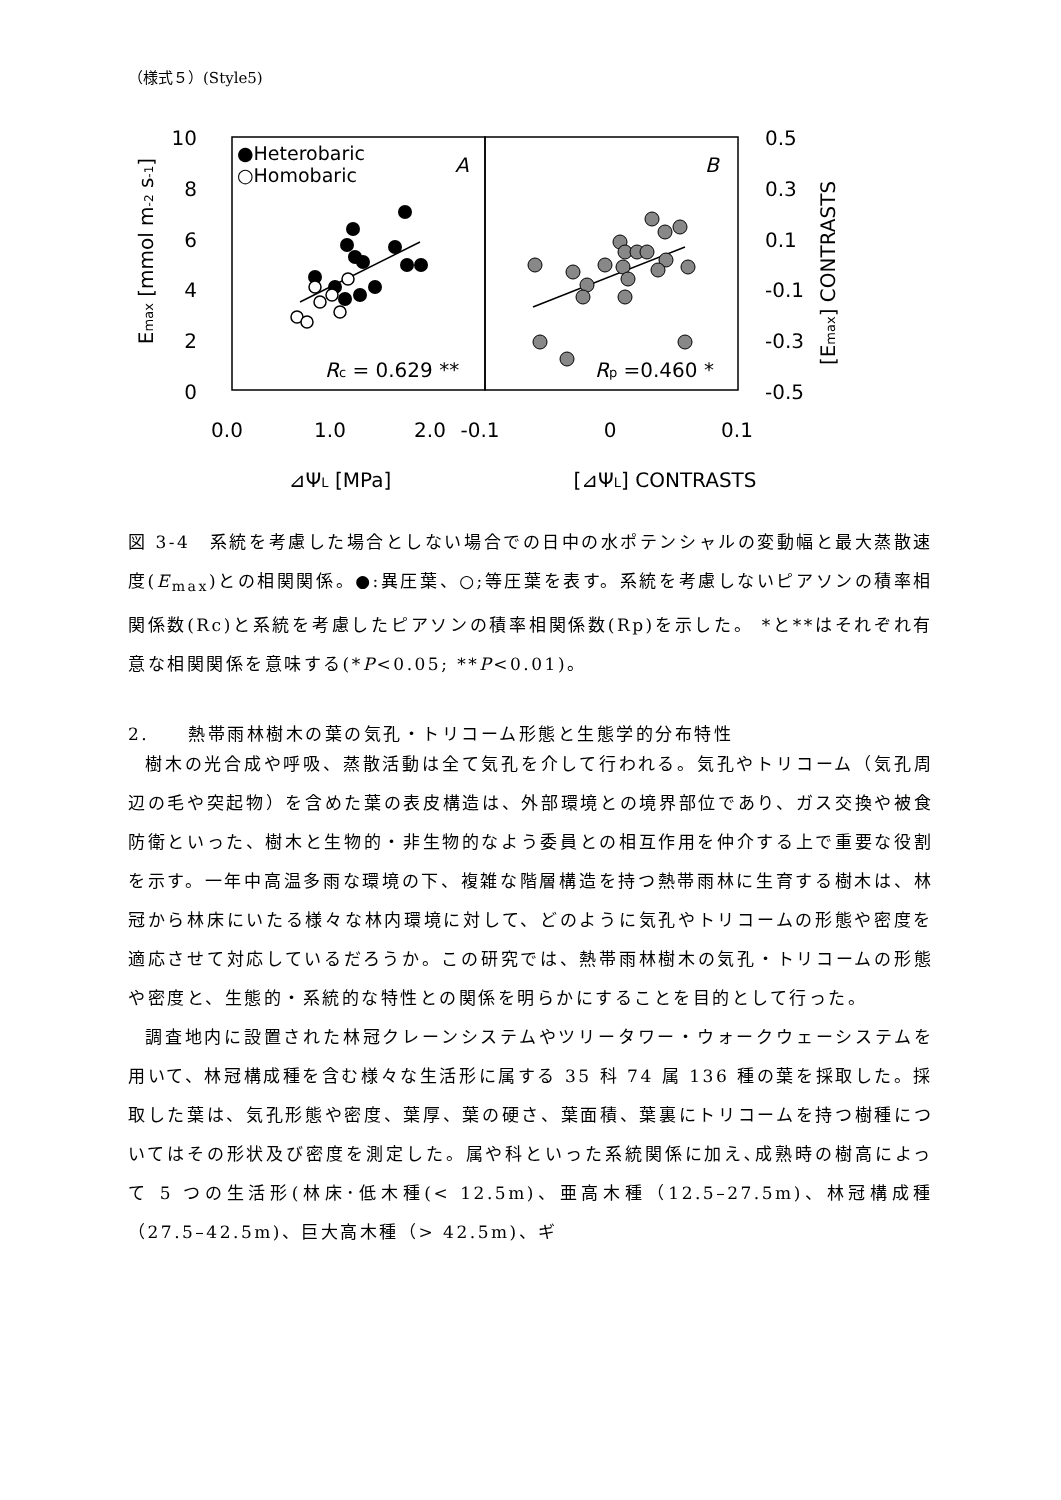（様式５）(Style5)
10
8
6
4
2
0
0.5
0.3
0.1
-0.1
-0.3
-0.5
0.0
1.0
2.0
-0.1
0
0.1
⊿ΨL [MPa]
[⊿ΨL] CONTRASTS
Emax [mmol m-2 s-1]
[Emax] CONTRASTS
●Heterobaric
○Homobaric
A
B
Rc = 0.629 **
Rp =0.460 *
図 3-4　系統を考慮した場合としない場合での日中の水ポテンシャルの変動幅と最大蒸散速度(E<sub>max</sub>)との相関関係。●:異圧葉、○;等圧葉を表す。系統を考慮しないピアソンの積率相関係数(Rc)と系統を考慮したピアソンの積率相関係数(Rp)を示した。 *と**はそれぞれ有意な相関関係を意味する(*P<0.05; **P<0.01)。
2.　　熱帯雨林樹木の葉の気孔・トリコーム形態と生態学的分布特性
樹木の光合成や呼吸、蒸散活動は全て気孔を介して行われる。気孔やトリコーム（気孔周辺の毛や突起物）を含めた葉の表皮構造は、外部環境との境界部位であり、ガス交換や被食防衛といった、樹木と生物的・非生物的なよう委員との相互作用を仲介する上で重要な役割を示す。一年中高温多雨な環境の下、複雑な階層構造を持つ熱帯雨林に生育する樹木は、林冠から林床にいたる様々な林内環境に対して、どのように気孔やトリコームの形態や密度を適応させて対応しているだろうか。この研究では、熱帯雨林樹木の気孔・トリコームの形態や密度と、生態的・系統的な特性との関係を明らかにすることを目的として行った。
調査地内に設置された林冠クレーンシステムやツリータワー・ウォークウェーシステムを用いて、林冠構成種を含む様々な生活形に属する 35 科 74 属 136 種の葉を採取した。採取した葉は、気孔形態や密度、葉厚、葉の硬さ、葉面積、葉裏にトリコームを持つ樹種についてはその形状及び密度を測定した。属や科といった系統関係に加え､成熟時の樹高によって 5 つの生活形(林床･低木種(< 12.5m)、亜高木種（12.5–27.5m)、林冠構成種（27.5–42.5m)、巨大高木種（> 42.5m)、ギ